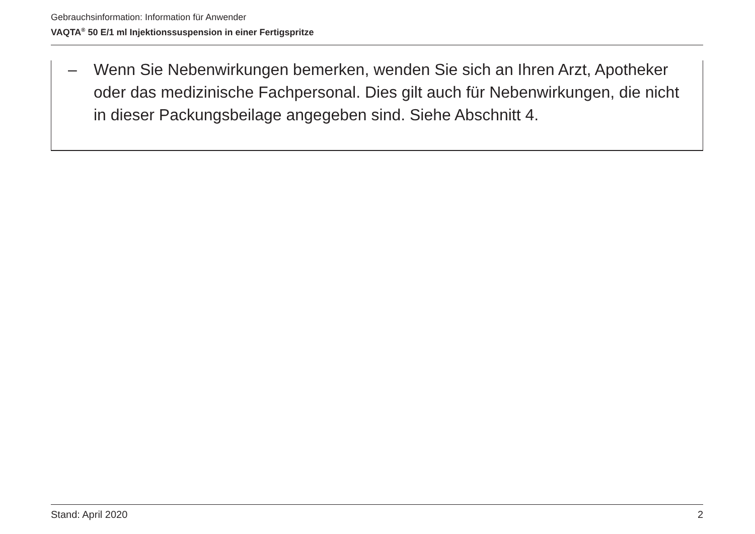Gebrauchsinformation: Information für Anwender
VAQTA<sup>®</sup> 50 E/1 ml Injektionssuspension in einer Fertigspritze
– Wenn Sie Nebenwirkungen bemerken, wenden Sie sich an Ihren Arzt, Apotheker oder das medizinische Fachpersonal. Dies gilt auch für Nebenwirkungen, die nicht in dieser Packungsbeilage angegeben sind. Siehe Abschnitt 4.
Stand: April 2020 2